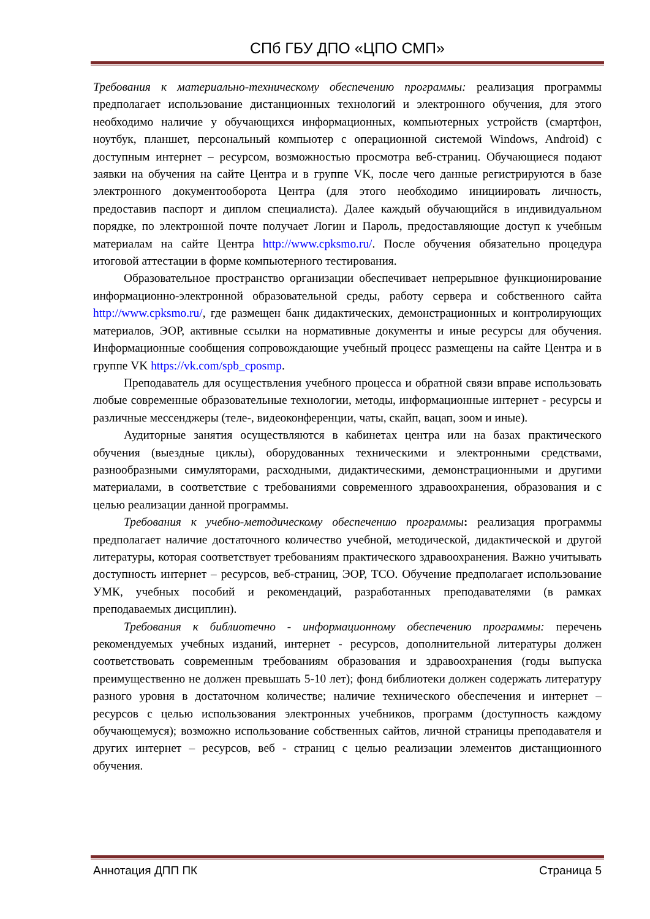СПб ГБУ ДПО «ЦПО СМП»
Требования к материально-техническому обеспечению программы: реализация программы предполагает использование дистанционных технологий и электронного обучения, для этого необходимо наличие у обучающихся информационных, компьютерных устройств (смартфон, ноутбук, планшет, персональный компьютер с операционной системой Windows, Android) с доступным интернет – ресурсом, возможностью просмотра веб-страниц. Обучающиеся подают заявки на обучения на сайте Центра и в группе VK, после чего данные регистрируются в базе электронного документооборота Центра (для этого необходимо инициировать личность, предоставив паспорт и диплом специалиста). Далее каждый обучающийся в индивидуальном порядке, по электронной почте получает Логин и Пароль, предоставляющие доступ к учебным материалам на сайте Центра http://www.cpksmo.ru/. После обучения обязательно процедура итоговой аттестации в форме компьютерного тестирования.
Образовательное пространство организации обеспечивает непрерывное функционирование информационно-электронной образовательной среды, работу сервера и собственного сайта http://www.cpksmo.ru/, где размещен банк дидактических, демонстрационных и контролирующих материалов, ЭОР, активные ссылки на нормативные документы и иные ресурсы для обучения. Информационные сообщения сопровождающие учебный процесс размещены на сайте Центра и в группе VK https://vk.com/spb_cposmp.
Преподаватель для осуществления учебного процесса и обратной связи вправе использовать любые современные образовательные технологии, методы, информационные интернет - ресурсы и различные мессенджеры (теле-, видеоконференции, чаты, скайп, вацап, зоом и иные).
Аудиторные занятия осуществляются в кабинетах центра или на базах практического обучения (выездные циклы), оборудованных техническими и электронными средствами, разнообразными симуляторами, расходными, дидактическими, демонстрационными и другими материалами, в соответствие с требованиями современного здравоохранения, образования и с целью реализации данной программы.
Требования к учебно-методическому обеспечению программы: реализация программы предполагает наличие достаточного количество учебной, методической, дидактической и другой литературы, которая соответствует требованиям практического здравоохранения. Важно учитывать доступность интернет – ресурсов, веб-страниц, ЭОР, ТСО. Обучение предполагает использование УМК, учебных пособий и рекомендаций, разработанных преподавателями (в рамках преподаваемых дисциплин).
Требования к библиотечно - информационному обеспечению программы: перечень рекомендуемых учебных изданий, интернет - ресурсов, дополнительной литературы должен соответствовать современным требованиям образования и здравоохранения (годы выпуска преимущественно не должен превышать 5-10 лет); фонд библиотеки должен содержать литературу разного уровня в достаточном количестве; наличие технического обеспечения и интернет – ресурсов с целью использования электронных учебников, программ (доступность каждому обучающемуся); возможно использование собственных сайтов, личной страницы преподавателя и других интернет – ресурсов, веб - страниц с целью реализации элементов дистанционного обучения.
Аннотация ДПП ПК Страница 5